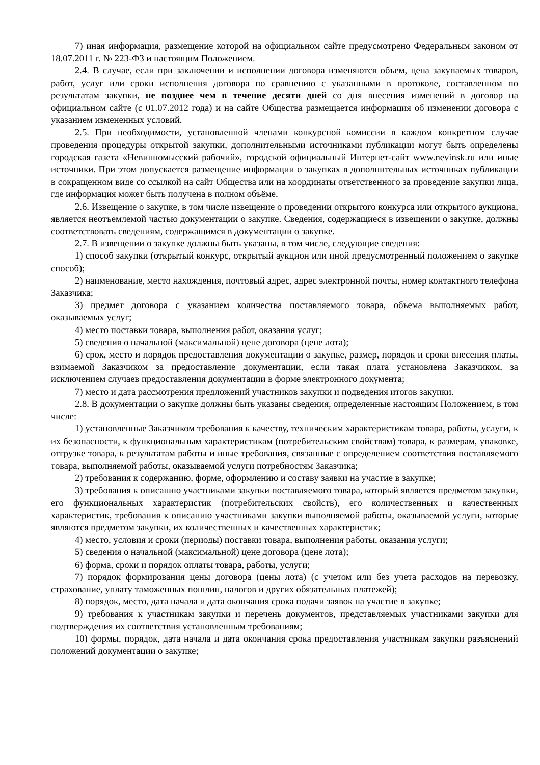7) иная информация, размещение которой на официальном сайте предусмотрено Федеральным законом от 18.07.2011 г. № 223-ФЗ и настоящим Положением.
2.4. В случае, если при заключении и исполнении договора изменяются объем, цена закупаемых товаров, работ, услуг или сроки исполнения договора по сравнению с указанными в протоколе, составленном по результатам закупки, не позднее чем в течение десяти дней со дня внесения изменений в договор на официальном сайте (с 01.07.2012 года) и на сайте Общества размещается информация об изменении договора с указанием измененных условий.
2.5. При необходимости, установленной членами конкурсной комиссии в каждом конкретном случае проведения процедуры открытой закупки, дополнительными источниками публикации могут быть определены городская газета «Невинномысский рабочий», городской официальный Интернет-сайт www.nevinsk.ru или иные источники. При этом допускается размещение информации о закупках в дополнительных источниках публикации в сокращенном виде со ссылкой на сайт Общества или на координаты ответственного за проведение закупки лица, где информация может быть получена в полном объёме.
2.6. Извещение о закупке, в том числе извещение о проведении открытого конкурса или открытого аукциона, является неотъемлемой частью документации о закупке. Сведения, содержащиеся в извещении о закупке, должны соответствовать сведениям, содержащимся в документации о закупке.
2.7. В извещении о закупке должны быть указаны, в том числе, следующие сведения:
1) способ закупки (открытый конкурс, открытый аукцион или иной предусмотренный положением о закупке способ);
2) наименование, место нахождения, почтовый адрес, адрес электронной почты, номер контактного телефона Заказчика;
3) предмет договора с указанием количества поставляемого товара, объема выполняемых работ, оказываемых услуг;
4) место поставки товара, выполнения работ, оказания услуг;
5) сведения о начальной (максимальной) цене договора (цене лота);
6) срок, место и порядок предоставления документации о закупке, размер, порядок и сроки внесения платы, взимаемой Заказчиком за предоставление документации, если такая плата установлена Заказчиком, за исключением случаев предоставления документации в форме электронного документа;
7) место и дата рассмотрения предложений участников закупки и подведения итогов закупки.
2.8. В документации о закупке должны быть указаны сведения, определенные настоящим Положением, в том числе:
1) установленные Заказчиком требования к качеству, техническим характеристикам товара, работы, услуги, к их безопасности, к функциональным характеристикам (потребительским свойствам) товара, к размерам, упаковке, отгрузке товара, к результатам работы и иные требования, связанные с определением соответствия поставляемого товара, выполняемой работы, оказываемой услуги потребностям Заказчика;
2) требования к содержанию, форме, оформлению и составу заявки на участие в закупке;
3) требования к описанию участниками закупки поставляемого товара, который является предметом закупки, его функциональных характеристик (потребительских свойств), его количественных и качественных характеристик, требования к описанию участниками закупки выполняемой работы, оказываемой услуги, которые являются предметом закупки, их количественных и качественных характеристик;
4) место, условия и сроки (периоды) поставки товара, выполнения работы, оказания услуги;
5) сведения о начальной (максимальной) цене договора (цене лота);
6) форма, сроки и порядок оплаты товара, работы, услуги;
7) порядок формирования цены договора (цены лота) (с учетом или без учета расходов на перевозку, страхование, уплату таможенных пошлин, налогов и других обязательных платежей);
8) порядок, место, дата начала и дата окончания срока подачи заявок на участие в закупке;
9) требования к участникам закупки и перечень документов, представляемых участниками закупки для подтверждения их соответствия установленным требованиям;
10) формы, порядок, дата начала и дата окончания срока предоставления участникам закупки разъяснений положений документации о закупке;